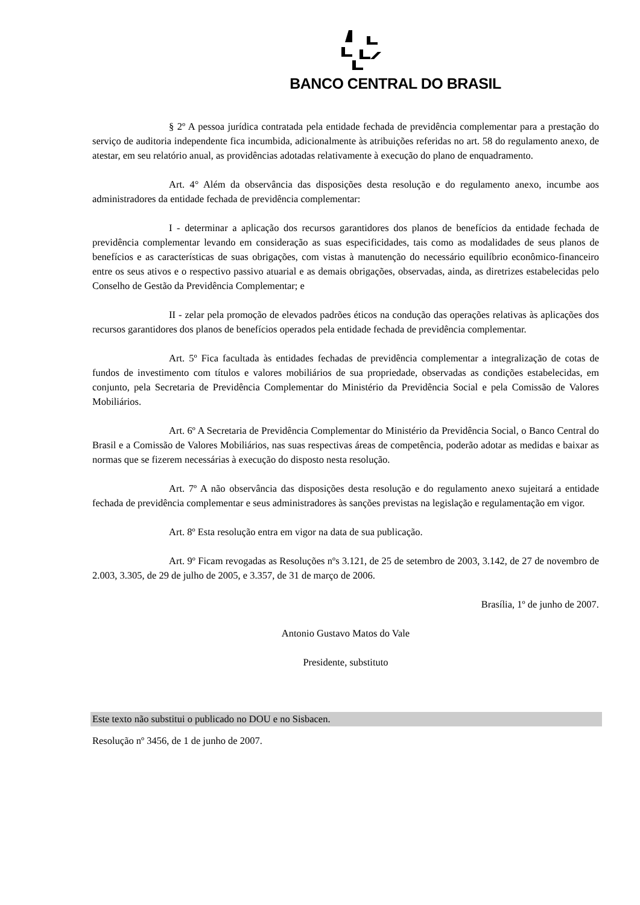BANCO CENTRAL DO BRASIL
§ 2º A pessoa jurídica contratada pela entidade fechada de previdência complementar para a prestação do serviço de auditoria independente fica incumbida, adicionalmente às atribuições referidas no art. 58 do regulamento anexo, de atestar, em seu relatório anual, as providências adotadas relativamente à execução do plano de enquadramento.
Art. 4° Além da observância das disposições desta resolução e do regulamento anexo, incumbe aos administradores da entidade fechada de previdência complementar:
I - determinar a aplicação dos recursos garantidores dos planos de benefícios da entidade fechada de previdência complementar levando em consideração as suas especificidades, tais como as modalidades de seus planos de benefícios e as características de suas obrigações, com vistas à manutenção do necessário equilíbrio econômico-financeiro entre os seus ativos e o respectivo passivo atuarial e as demais obrigações, observadas, ainda, as diretrizes estabelecidas pelo Conselho de Gestão da Previdência Complementar; e
II - zelar pela promoção de elevados padrões éticos na condução das operações relativas às aplicações dos recursos garantidores dos planos de benefícios operados pela entidade fechada de previdência complementar.
Art. 5º Fica facultada às entidades fechadas de previdência complementar a integralização de cotas de fundos de investimento com títulos e valores mobiliários de sua propriedade, observadas as condições estabelecidas, em conjunto, pela Secretaria de Previdência Complementar do Ministério da Previdência Social e pela Comissão de Valores Mobiliários.
Art. 6º A Secretaria de Previdência Complementar do Ministério da Previdência Social, o Banco Central do Brasil e a Comissão de Valores Mobiliários, nas suas respectivas áreas de competência, poderão adotar as medidas e baixar as normas que se fizerem necessárias à execução do disposto nesta resolução.
Art. 7º A não observância das disposições desta resolução e do regulamento anexo sujeitará a entidade fechada de previdência complementar e seus administradores às sanções previstas na legislação e regulamentação em vigor.
Art. 8º Esta resolução entra em vigor na data de sua publicação.
Art. 9º Ficam revogadas as Resoluções nºs 3.121, de 25 de setembro de 2003, 3.142, de 27 de novembro de 2.003, 3.305, de 29 de julho de 2005, e 3.357, de 31 de março de 2006.
Brasília, 1º de junho de 2007.
Antonio Gustavo Matos do Vale
Presidente, substituto
Este texto não substitui o publicado no DOU e no Sisbacen.
Resolução nº 3456, de 1 de junho de 2007.